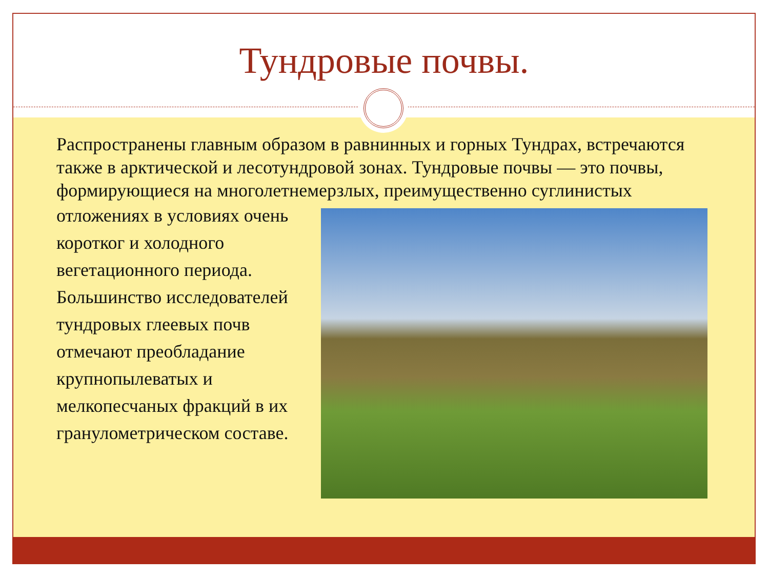Тундровые почвы.
Распространены главным образом в равнинных и горных Тундрах, встречаются также в арктической и лесотундровой зонах. Тундровые почвы — это почвы, формирующиеся на многолетнемерзлых, преимущественно суглинистых
отложениях в условиях очень коротког и холодного вегетационного периода. Большинство исследователей тундровых глеевых почв отмечают преобладание крупнопылеватых и мелкопесчаных фракций в их гранулометрическом составе.